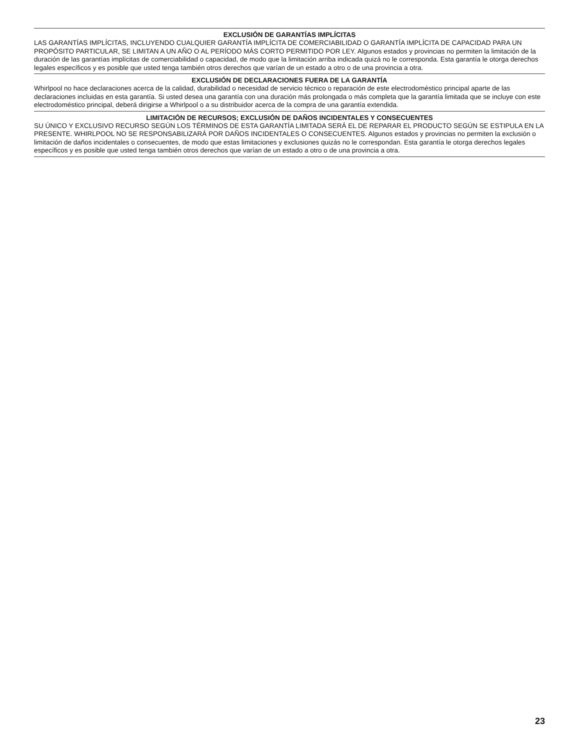EXCLUSIÓN DE GARANTÍAS IMPLÍCITAS
LAS GARANTÍAS IMPLÍCITAS, INCLUYENDO CUALQUIER GARANTÍA IMPLÍCITA DE COMERCIABILIDAD O GARANTÍA IMPLÍCITA DE CAPACIDAD PARA UN PROPÓSITO PARTICULAR, SE LIMITAN A UN AÑO O AL PERÍODO MÁS CORTO PERMITIDO POR LEY. Algunos estados y provincias no permiten la limitación de la duración de las garantías implícitas de comerciabilidad o capacidad, de modo que la limitación arriba indicada quizá no le corresponda. Esta garantía le otorga derechos legales específicos y es posible que usted tenga también otros derechos que varían de un estado a otro o de una provincia a otra.
EXCLUSIÓN DE DECLARACIONES FUERA DE LA GARANTÍA
Whirlpool no hace declaraciones acerca de la calidad, durabilidad o necesidad de servicio técnico o reparación de este electrodoméstico principal aparte de las declaraciones incluidas en esta garantía. Si usted desea una garantía con una duración más prolongada o más completa que la garantía limitada que se incluye con este electrodoméstico principal, deberá dirigirse a Whirlpool o a su distribuidor acerca de la compra de una garantía extendida.
LIMITACIÓN DE RECURSOS; EXCLUSIÓN DE DAÑOS INCIDENTALES Y CONSECUENTES
SU ÚNICO Y EXCLUSIVO RECURSO SEGÚN LOS TÉRMINOS DE ESTA GARANTÍA LIMITADA SERÁ EL DE REPARAR EL PRODUCTO SEGÚN SE ESTIPULA EN LA PRESENTE. WHIRLPOOL NO SE RESPONSABILIZARÁ POR DAÑOS INCIDENTALES O CONSECUENTES. Algunos estados y provincias no permiten la exclusión o limitación de daños incidentales o consecuentes, de modo que estas limitaciones y exclusiones quizás no le correspondan. Esta garantía le otorga derechos legales específicos y es posible que usted tenga también otros derechos que varían de un estado a otro o de una provincia a otra.
23